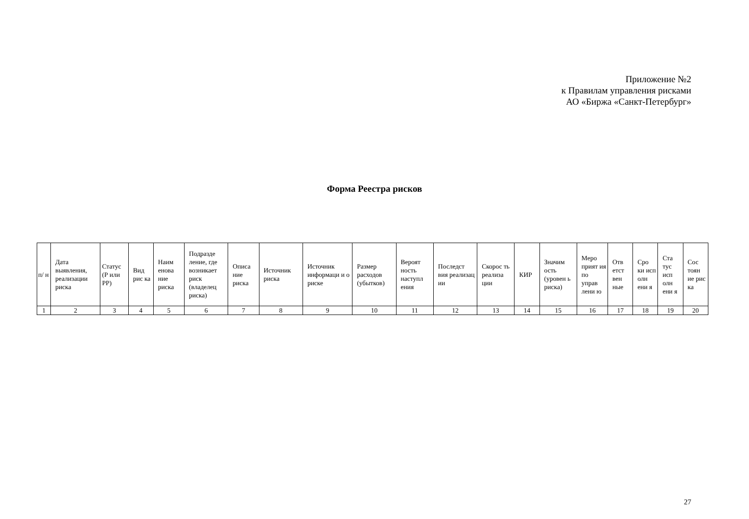Приложение №2
к Правилам управления рисками
АО «Биржа «Санкт-Петербург»
Форма Реестра рисков
| п/ н | Дата выявления, реализации риска | Статус (Р или РР) | Вид рис ка | Наим енова ние риска | Подразде ление, где возникает риск (владелец риска) | Описа ние риска | Источник риска | Источник информаци и о риске | Размер расходов (убытков) | Вероят ность наступл ения | Последст вия реализац ии | Скорос ть реализа ции | КИР | Значим ость (уровен ь риска) | Меро прият ия по управ лени ю | Отв етст вен ные | Сро ки исп олн ени я | Ста тус исп олн ени я | Сос тоян ие рис ка |
| --- | --- | --- | --- | --- | --- | --- | --- | --- | --- | --- | --- | --- | --- | --- | --- | --- | --- | --- | --- |
| 1 | 2 | 3 | 4 | 5 | 6 | 7 | 8 | 9 | 10 | 11 | 12 | 13 | 14 | 15 | 16 | 17 | 18 | 19 | 20 |
27